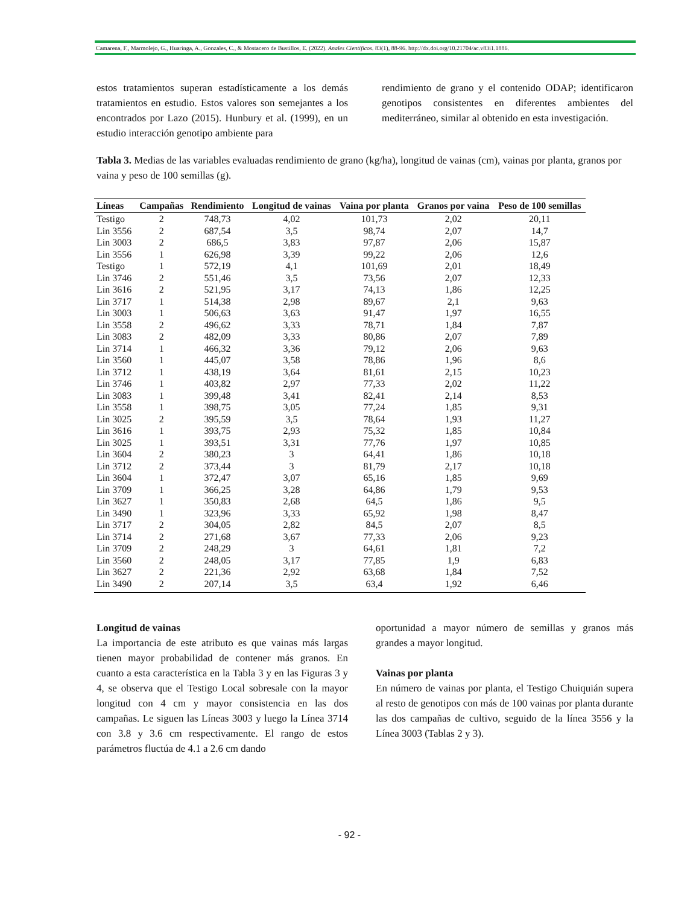Camarena, F., Marmolejo, G., Huaringa, A., Gonzales, C., & Mostacero de Bustillos, E. (2022). Anales Científicos. 83(1), 88-96. http://dx.doi.org/10.21704/ac.v83i1.1886.
estos tratamientos superan estadísticamente a los demás tratamientos en estudio. Estos valores son semejantes a los encontrados por Lazo (2015). Hunbury et al. (1999), en un estudio interacción genotipo ambiente para
rendimiento de grano y el contenido ODAP; identificaron genotipos consistentes en diferentes ambientes del mediterráneo, similar al obtenido en esta investigación.
Tabla 3. Medias de las variables evaluadas rendimiento de grano (kg/ha), longitud de vainas (cm), vainas por planta, granos por vaina y peso de 100 semillas (g).
| Líneas | Campañas | Rendimiento | Longitud de vainas | Vaina por planta | Granos por vaina | Peso de 100 semillas |
| --- | --- | --- | --- | --- | --- | --- |
| Testigo | 2 | 748,73 | 4,02 | 101,73 | 2,02 | 20,11 |
| Lin 3556 | 2 | 687,54 | 3,5 | 98,74 | 2,07 | 14,7 |
| Lin 3003 | 2 | 686,5 | 3,83 | 97,87 | 2,06 | 15,87 |
| Lin 3556 | 1 | 626,98 | 3,39 | 99,22 | 2,06 | 12,6 |
| Testigo | 1 | 572,19 | 4,1 | 101,69 | 2,01 | 18,49 |
| Lin 3746 | 2 | 551,46 | 3,5 | 73,56 | 2,07 | 12,33 |
| Lin 3616 | 2 | 521,95 | 3,17 | 74,13 | 1,86 | 12,25 |
| Lin 3717 | 1 | 514,38 | 2,98 | 89,67 | 2,1 | 9,63 |
| Lin 3003 | 1 | 506,63 | 3,63 | 91,47 | 1,97 | 16,55 |
| Lin 3558 | 2 | 496,62 | 3,33 | 78,71 | 1,84 | 7,87 |
| Lin 3083 | 2 | 482,09 | 3,33 | 80,86 | 2,07 | 7,89 |
| Lin 3714 | 1 | 466,32 | 3,36 | 79,12 | 2,06 | 9,63 |
| Lin 3560 | 1 | 445,07 | 3,58 | 78,86 | 1,96 | 8,6 |
| Lin 3712 | 1 | 438,19 | 3,64 | 81,61 | 2,15 | 10,23 |
| Lin 3746 | 1 | 403,82 | 2,97 | 77,33 | 2,02 | 11,22 |
| Lin 3083 | 1 | 399,48 | 3,41 | 82,41 | 2,14 | 8,53 |
| Lin 3558 | 1 | 398,75 | 3,05 | 77,24 | 1,85 | 9,31 |
| Lin 3025 | 2 | 395,59 | 3,5 | 78,64 | 1,93 | 11,27 |
| Lin 3616 | 1 | 393,75 | 2,93 | 75,32 | 1,85 | 10,84 |
| Lin 3025 | 1 | 393,51 | 3,31 | 77,76 | 1,97 | 10,85 |
| Lin 3604 | 2 | 380,23 | 3 | 64,41 | 1,86 | 10,18 |
| Lin 3712 | 2 | 373,44 | 3 | 81,79 | 2,17 | 10,18 |
| Lin 3604 | 1 | 372,47 | 3,07 | 65,16 | 1,85 | 9,69 |
| Lin 3709 | 1 | 366,25 | 3,28 | 64,86 | 1,79 | 9,53 |
| Lin 3627 | 1 | 350,83 | 2,68 | 64,5 | 1,86 | 9,5 |
| Lin 3490 | 1 | 323,96 | 3,33 | 65,92 | 1,98 | 8,47 |
| Lin 3717 | 2 | 304,05 | 2,82 | 84,5 | 2,07 | 8,5 |
| Lin 3714 | 2 | 271,68 | 3,67 | 77,33 | 2,06 | 9,23 |
| Lin 3709 | 2 | 248,29 | 3 | 64,61 | 1,81 | 7,2 |
| Lin 3560 | 2 | 248,05 | 3,17 | 77,85 | 1,9 | 6,83 |
| Lin 3627 | 2 | 221,36 | 2,92 | 63,68 | 1,84 | 7,52 |
| Lin 3490 | 2 | 207,14 | 3,5 | 63,4 | 1,92 | 6,46 |
Longitud de vainas
La importancia de este atributo es que vainas más largas tienen mayor probabilidad de contener más granos. En cuanto a esta característica en la Tabla 3 y en las Figuras 3 y 4, se observa que el Testigo Local sobresale con la mayor longitud con 4 cm y mayor consistencia en las dos campañas. Le siguen las Líneas 3003 y luego la Línea 3714 con 3.8 y 3.6 cm respectivamente. El rango de estos parámetros fluctúa de 4.1 a 2.6 cm dando
oportunidad a mayor número de semillas y granos más grandes a mayor longitud.
Vainas por planta
En número de vainas por planta, el Testigo Chuiquián supera al resto de genotipos con más de 100 vainas por planta durante las dos campañas de cultivo, seguido de la línea 3556 y la Línea 3003 (Tablas 2 y 3).
- 92 -